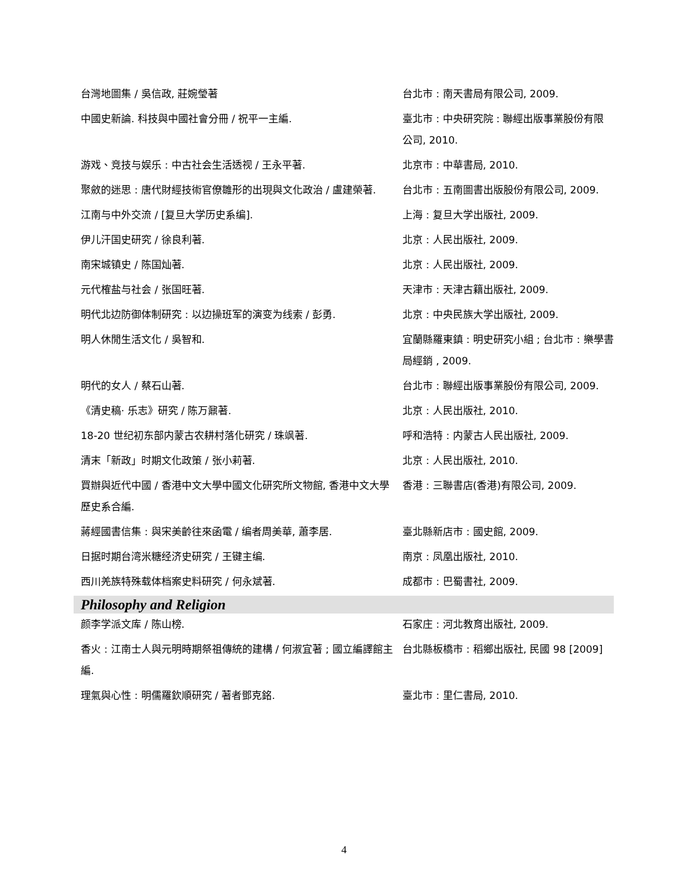| 台灣地圖集 / 吳信政, 莊婉瑩著 | 台北市 : 南天書局有限公司, 2009. |
| 中國史新論. 科技與中國社會分冊 / 祝平一主編. | 臺北市 : 中央研究院 : 聯經出版事業股份有限公司, 2010. |
| 游戏、竞技与娱乐 : 中古社会生活透视 / 王永平著. | 北京市 : 中華書局, 2010. |
| 聚斂的迷思 : 唐代財經技術官僚雛形的出現與文化政治 / 盧建榮著. | 台北市 : 五南圖書出版股份有限公司, 2009. |
| 江南与中外交流 / [复旦大学历史系编]. | 上海 : 复旦大学出版社, 2009. |
| 伊儿汗国史研究 / 徐良利著. | 北京 : 人民出版社, 2009. |
| 南宋城镇史 / 陈国灿著. | 北京 : 人民出版社, 2009. |
| 元代榷盐与社会 / 张国旺著. | 天津市 : 天津古籍出版社, 2009. |
| 明代北边防御体制研究 : 以边操班军的演变为线索 / 彭勇. | 北京 : 中央民族大学出版社, 2009. |
| 明人休閒生活文化 / 吳智和. | 宜蘭縣羅東鎮 : 明史研究小組 ; 台北市 : 樂學書局經銷 , 2009. |
| 明代的女人 / 蔡石山著. | 台北市 : 聯經出版事業股份有限公司, 2009. |
| 《清史稿· 乐志》研究 / 陈万鼐著. | 北京 : 人民出版社, 2010. |
| 18-20 世纪初东部内蒙古农耕村落化研究 / 珠飒著. | 呼和浩特 : 内蒙古人民出版社, 2009. |
| 清末「新政」时期文化政策 / 张小莉著. | 北京 : 人民出版社, 2010. |
| 買辦與近代中國 / 香港中文大學中國文化研究所文物館, 香港中文大學歷史系合編. | 香港 : 三聯書店(香港)有限公司, 2009. |
| 蔣經國書信集 : 與宋美齡往來函電 / 编者周美華, 蕭李居. | 臺北縣新店市 : 國史館, 2009. |
| 日据时期台湾米糖经济史研究 / 王键主编. | 南京 : 凤凰出版社, 2010. |
| 西川羌族特殊载体档案史料研究 / 何永斌著. | 成都市 : 巴蜀書社, 2009. |
| Philosophy and Religion | |
| 颜李学派文库 / 陈山榜. | 石家庄 : 河北教育出版社, 2009. |
| 香火 : 江南士人與元明時期祭祖傳統的建構 / 何淑宜著 ; 國立編譯館主編. | 台北縣板橋市 : 稻鄉出版社, 民國 98 [2009] |
| 理氣與心性 : 明儒羅欽順研究 / 著者鄧克銘. | 臺北市 : 里仁書局, 2010. |
4